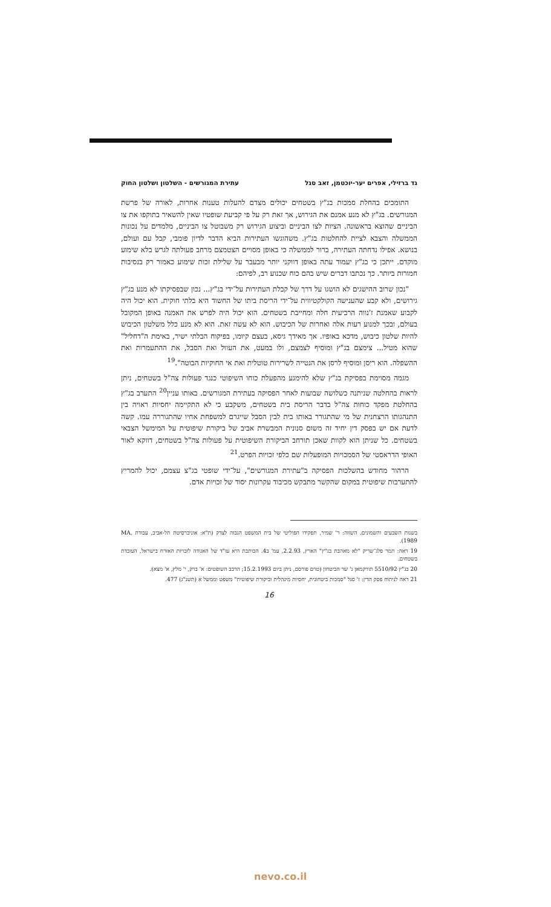גד ברזילי, אפרים יער-יוכטמן, זאב סגל עתירת המגורשים - השלטון ושלטון החוק
התומכים בהחלת סמכות בג"ץ בשטחים יכולים מצדם להעלות טענות אחרות, לאורה של פרשת המגורשים. בג"ץ לא מנע אמנם את הגירוש, אך זאת רק על פי קביעת שופטיו שאין להשאיר בתוקפו את צו הביניים שהוצא בראשונה. הציות לצו הביניים וביצוע הגירוש רק משבוטל צו הביניים, מלמדים על נכונות הממשלה והצבא לציית להחלטות בג"ץ. משהוגשו העתירות הביא הדבר לדיון פומבי, קבל עם ועולם, בנושא. אפילו נדחתה העתירה, ברור לממשלה כי באופן מסויים הצטמצם מרחב פעולתה לגרש בלא שימוע מוקדם. ייתכן כי בג"ץ יעמוד עתה באופן דווקני יותר מבעבר על שלילת זכות שימוע כאמור רק בנסיבות חמורות ביותר. כך נכתבו דברים שיש בהם כוח שכנוע רב, לפיהם:
"נכון שרוב ההישגים לא הושגו על דרך של קבלת העתירות על־ידי בג"ץ... נכון שבפסיקתו לא מנע בג"ץ גירושים, ולא קבע שהענישה הקולקטיווית על־ידי הריסת ביתו של החשוד היא בלתי חוקית. הוא יכול היה לקבוע שאמנת ז'נווה הרביעית חלה ומחייבת בשטחים. הוא יכול היה לפרש את האמנה באופן המקובל בעולם, ובכך למנוע רעות אלה ואחרות של הכיבוש. הוא לא עשה זאת. הוא לא מנע כלל משלטון הכיבוש להיות שלטון כיבוש, מדכא באופיו. אך מאידך גיסא, בעצם קיומו, בפיקוח הבלתי ישיר, באימת ה"דחליל" שהוא מטיל... צימצם בג"ץ ומוסיף לצמצם, ולו במעט, את העוול ואת הסבל, את ההתעמרות ואת ההשפלה. הוא ריסן ומוסיף לרסן את הנטייה לשרירות טוטלית ואת אי החוקיות הבוטה".<sup>19</sup>
מגמה מסוימת בפסיקת בג"ץ שלא להימנע מהפעלת כוחו השיפוטי כנגד פעולות צה"ל בשטחים, ניתן לראות בהחלטה שניתנה כשלושה שבועות לאחר הפסיקה בעתירת המגורשים. באותו עניין<sup>20</sup> התערב בג"ץ בהחלטת מפקד כוחות צה"ל בדבר הריסת בית בשטחים, משקבע כי לא התקיימה יחסיות ראויה בין התנהגותו הרצחנית של מי שהתגורר באותו בית לבין הסבל שייגרם למשפחת אחיו שהתגוררה עמו. קשה לדעת אם יש בפסק דין יחיד זה משום סנונית המבשרת אביב של ביקורת שיפוטית על המימשל הצבאי בשטחים. כל שניתן הוא לקוות שאכן תורחב הביקורת השיפוטית על פעולות צה"ל בשטחים, דווקא לאור האופי הדראסטי של הסמכויות המופעלות שם כלפי זכויות הפרט.<sup>21</sup>
הרהור מחודש בהשלכות הפסיקה ב"עתירת המגורשים", על־ידי שופטי בג"צ עצמם, יכול להמריץ להתערבות שיפוטית במקום שהקשר מתבקש מכיבוד עקרונות יסוד של זכויות אדם.
בשנות השבעים והשמונים. השווה: ר' שמיר, תפקידו הפוליטי של בית המשפט הגבוה לצדק (ת"א: אוניברסיטת תל-אביב, עבודת MA, 1989).
19 ראה: תמר פלג־שריק "לא מאהבת בג"ץ" הארץ, 2.2.93, עמ' ב4. הכותבת היא עו"ד של האגודה לזכויות האזרח בישראל, העובדת בשטחים.
20 בג"ץ 5510/92 תורקמאן נ' שר הביטחון (טרם פורסם, ניתן ביום 15.2.1993; הרכב השופטים: א' ברק, י' מלץ, א' מצא).
21 ראה לניתוח פסק הדין: ז' סגל "סמכות ביטחונית, יחסיות מינהלית וביקורת שיפוטית" משפט וממשל א (תשנ"ג) 477.
16
nevo.co.il